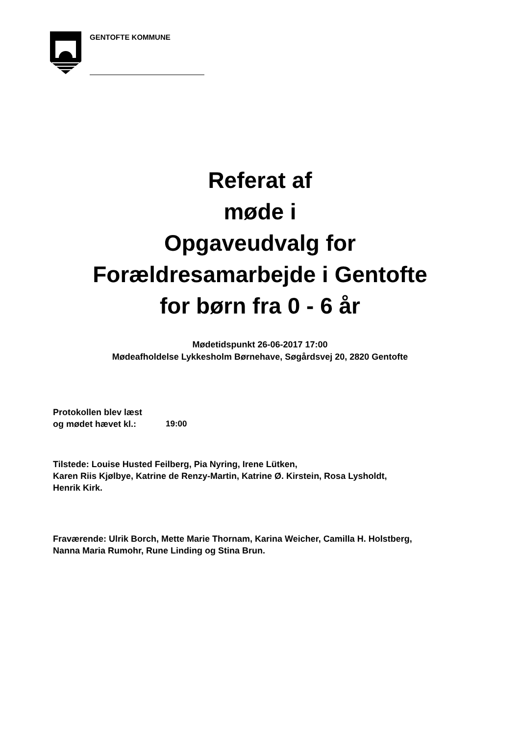GENTOFTE KOMMUNE
Referat af
møde i
Opgaveudvalg for
Forældresamarbejde i Gentofte
for børn fra 0 - 6 år
Mødetidspunkt 26-06-2017 17:00
Mødeafholdelse Lykkesholm Børnehave, Søgårdsvej 20, 2820 Gentofte
Protokollen blev læst
og mødet hævet kl.:
19:00
Tilstede: Louise Husted Feilberg, Pia Nyring, Irene Lütken,
Karen Riis Kjølbye, Katrine de Renzy-Martin, Katrine Ø. Kirstein, Rosa Lysholdt, Henrik Kirk.
Fraværende: Ulrik Borch, Mette Marie Thornam, Karina Weicher, Camilla H. Holstberg, Nanna Maria Rumohr, Rune Linding og Stina Brun.